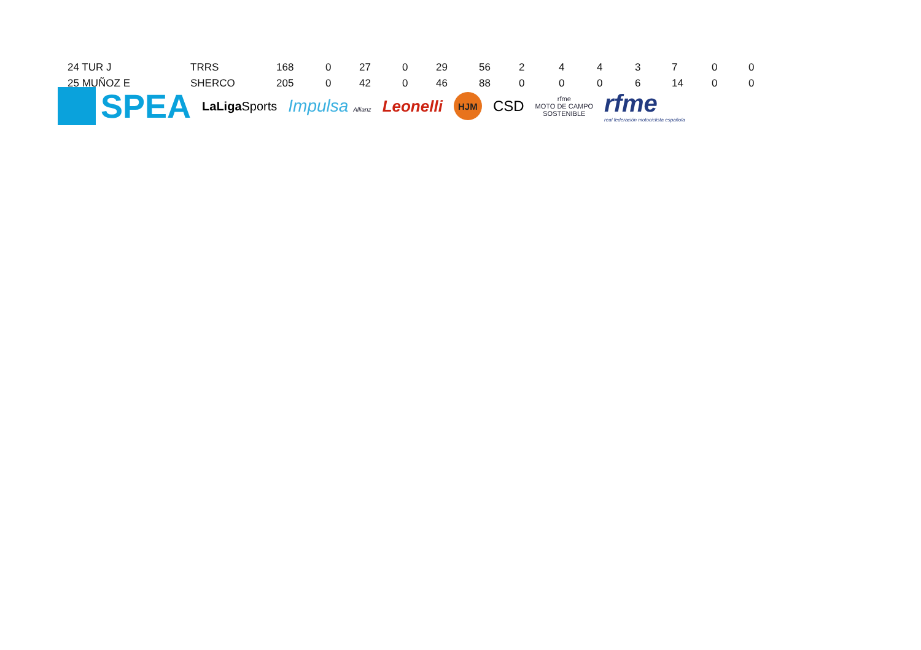| 24 TUR J | TRRS | 168 | 0 | 27 | 0 | 29 | 56 | 2 | 4 | 4 | 3 | 7 | 0 | 0 |
| 25 MUÑOZ E | SHERCO | 205 | 0 | 42 | 0 | 46 | 88 | 0 | 0 | 0 | 6 | 14 | 0 | 0 |
SPEA
LaLiga Sports
Impulsa Allianz
Leonelli
HJM
CSD
rfme
MOTO DE CAMPO
SOSTENIBLE
rfme
real federación motociclista española